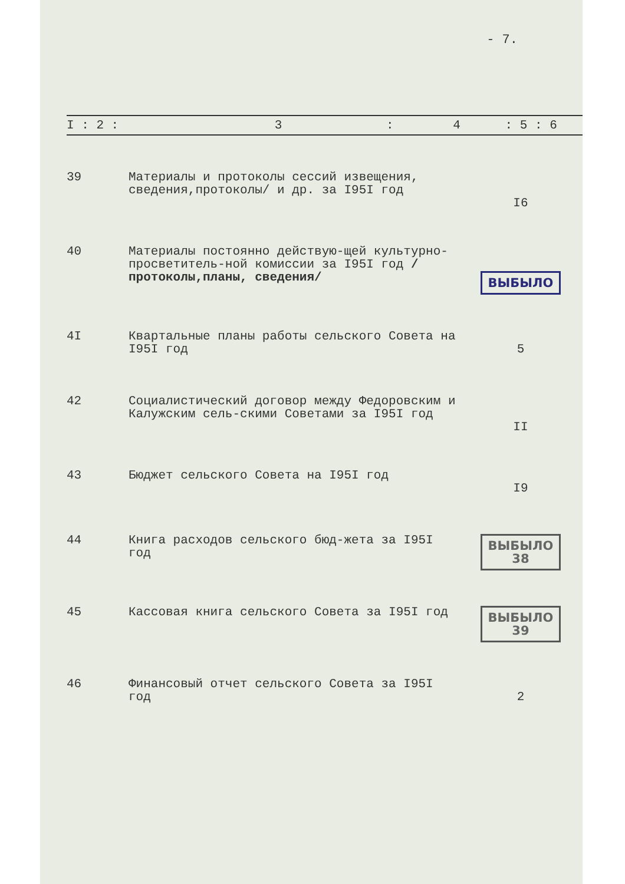- 7.
| I : 2 : 3 : 4 : 5 : 6 | | | | |
| --- | --- | --- | --- | --- |
| 39 | Материалы и протоколы сессий извещения, сведения,протоколы/ и др. за I95I год | | I6 | |
| 40 | Материалы постоянно действую-щей культурно-просветитель-ной комиссии за I95I год /протоколы,планы, сведения/ | | ВЫБЫЛО | |
| 4I | Квартальные планы работы сельского Совета на I95I год | | 5 | |
| 42 | Социалистический договор между Федоровским и Калужским сель-скими Советами за I95I год | | II | |
| 43 | Бюджет сельского Совета на I95I год | | I9 | |
| 44 | Книга расходов сельского бюд-жета за I95I год | | ВЫБЫЛО 38 | |
| 45 | Кассовая книга сельского Совета за I95I год | | ВЫБЫЛО 39 | |
| 46 | Финансовый отчет сельского Совета за I95I год | | 2 | |